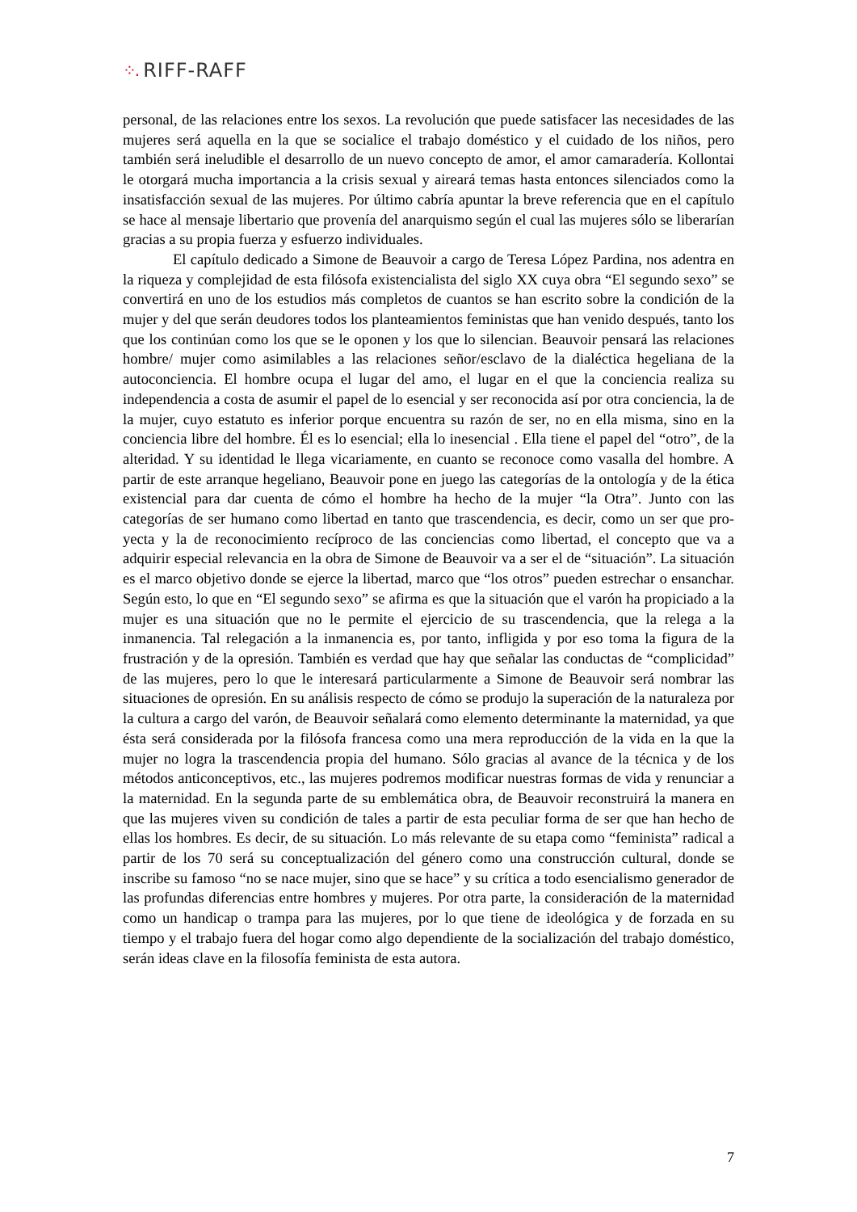⁘. RIFF-RAFF
personal, de las relaciones entre los sexos. La revolución que puede satisfacer las necesidades de las mujeres será aquella en la que se socialice el trabajo doméstico y el cuidado de los niños, pero también será ineludible el desarrollo de un nuevo concepto de amor, el amor camaradería. Kollontai le otorgará mucha importancia a la crisis sexual y aireará temas hasta entonces silenciados como la insatisfacción sexual de las mujeres. Por último cabría apuntar la breve referencia que en el capítulo se hace al mensaje libertario que provenía del anarquismo según el cual las mujeres sólo se liberarían gracias a su propia fuerza y esfuerzo individuales.
El capítulo dedicado a Simone de Beauvoir a cargo de Teresa López Pardina, nos adentra en la riqueza y complejidad de esta filósofa existencialista del siglo XX cuya obra “El segundo sexo” se convertirá en uno de los estudios más completos de cuantos se han escrito sobre la condición de la mujer y del que serán deudores todos los planteamientos feministas que han venido después, tanto los que los continúan como los que se le oponen y los que lo silencian. Beauvoir pensará las relaciones hombre/ mujer como asimilables a las relaciones señor/esclavo de la dialéctica hegeliana de la autoconciencia. El hombre ocupa el lugar del amo, el lugar en el que la conciencia realiza su independencia a costa de asumir el papel de lo esencial y ser reconocida así por otra conciencia, la de la mujer, cuyo estatuto es inferior porque encuentra su razón de ser, no en ella misma, sino en la conciencia libre del hombre. Él es lo esencial; ella lo inesencial . Ella tiene el papel del “otro”, de la alteridad. Y su identidad le llega vicariamente, en cuanto se reconoce como vasalla del hombre. A partir de este arranque hegeliano, Beauvoir pone en juego las categorías de la ontología y de la ética existencial para dar cuenta de cómo el hombre ha hecho de la mujer “la Otra”. Junto con las categorías de ser humano como libertad en tanto que trascendencia, es decir, como un ser que pro-yecta y la de reconocimiento recíproco de las conciencias como libertad, el concepto que va a adquirir especial relevancia en la obra de Simone de Beauvoir va a ser el de “situación”. La situación es el marco objetivo donde se ejerce la libertad, marco que “los otros” pueden estrechar o ensanchar. Según esto, lo que en “El segundo sexo” se afirma es que la situación que el varón ha propiciado a la mujer es una situación que no le permite el ejercicio de su trascendencia, que la relega a la inmanencia. Tal relegación a la inmanencia es, por tanto, infligida y por eso toma la figura de la frustración y de la opresión. También es verdad que hay que señalar las conductas de “complicidad” de las mujeres, pero lo que le interesará particularmente a Simone de Beauvoir será nombrar las situaciones de opresión. En su análisis respecto de cómo se produjo la superación de la naturaleza por la cultura a cargo del varón, de Beauvoir señalará como elemento determinante la maternidad, ya que ésta será considerada por la filósofa francesa como una mera reproducción de la vida en la que la mujer no logra la trascendencia propia del humano. Sólo gracias al avance de la técnica y de los métodos anticonceptivos, etc., las mujeres podremos modificar nuestras formas de vida y renunciar a la maternidad. En la segunda parte de su emblemática obra, de Beauvoir reconstruirá la manera en que las mujeres viven su condición de tales a partir de esta peculiar forma de ser que han hecho de ellas los hombres. Es decir, de su situación. Lo más relevante de su etapa como “feminista” radical a partir de los 70 será su conceptualización del género como una construcción cultural, donde se inscribe su famoso “no se nace mujer, sino que se hace” y su crítica a todo esencialismo generador de las profundas diferencias entre hombres y mujeres. Por otra parte, la consideración de la maternidad como un handicap o trampa para las mujeres, por lo que tiene de ideológica y de forzada en su tiempo y el trabajo fuera del hogar como algo dependiente de la socialización del trabajo doméstico, serán ideas clave en la filosofía feminista de esta autora.
7